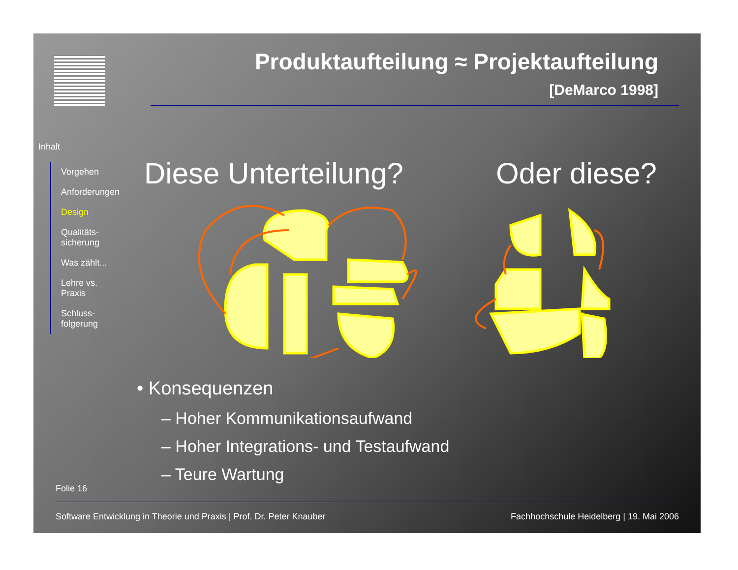Produktaufteilung ≈ Projektaufteilung
[DeMarco 1998]
Inhalt
Vorgehen
Anforderungen
Design
Qualitäts-
sicherung
Was zählt...
Lehre vs.
Praxis
Schluss-
folgerung
Diese Unterteilung? Oder diese?
• Konsequenzen
– Hoher Kommunikationsaufwand
– Hoher Integrations- und Testaufwand
– Teure Wartung
Folie 16
Software Entwicklung in Theorie und Praxis | Prof. Dr. Peter Knauber Fachhochschule Heidelberg | 19. Mai 2006